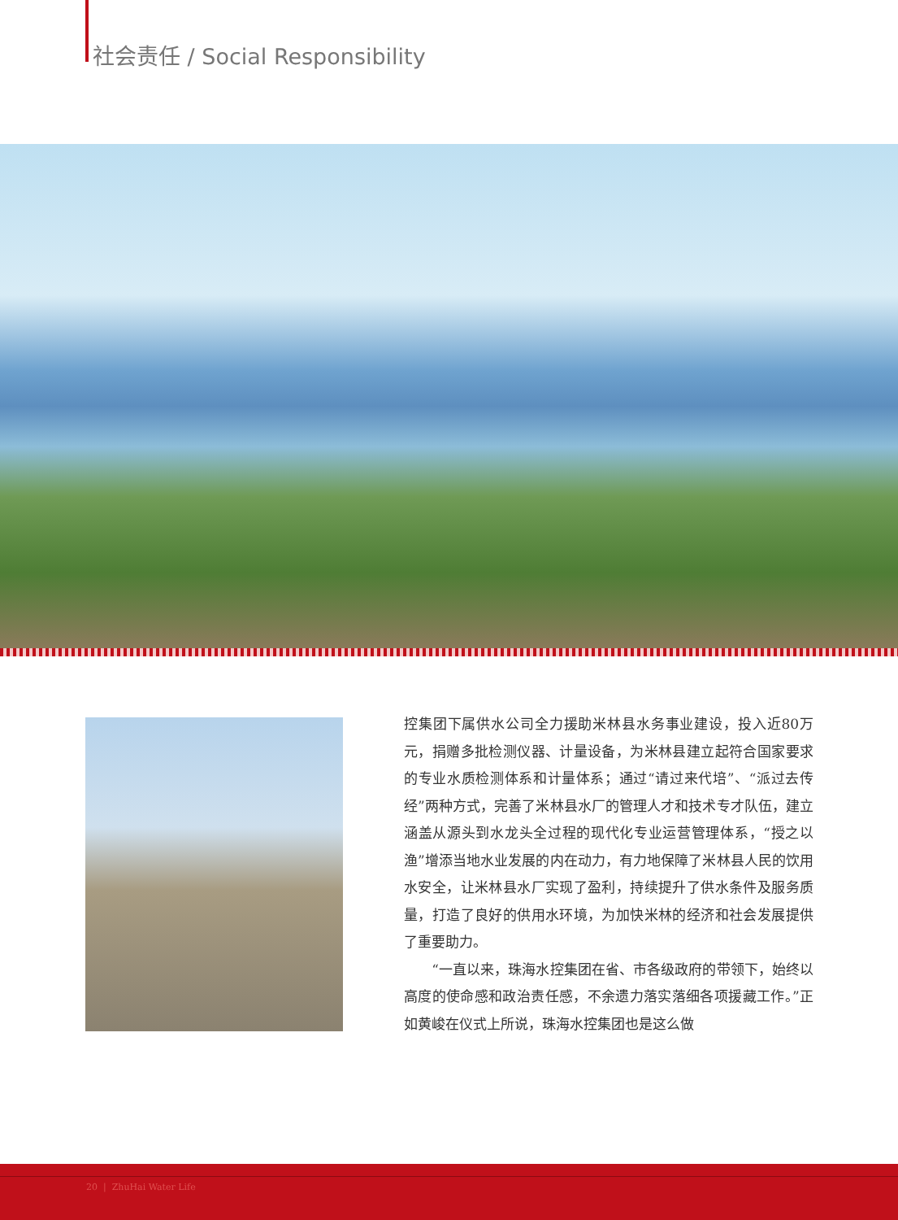社会责任 / Social Responsibility
控集团下属供水公司全力援助米林县水务事业建设，投入近80万元，捐赠多批检测仪器、计量设备，为米林县建立起符合国家要求的专业水质检测体系和计量体系；通过“请过来代培”、“派过去传经”两种方式，完善了米林县水厂的管理人才和技术专才队伍，建立涵盖从源头到水龙头全过程的现代化专业运营管理体系，“授之以渔”增添当地水业发展的内在动力，有力地保障了米林县人民的饮用水安全，让米林县水厂实现了盈利，持续提升了供水条件及服务质量，打造了良好的供用水环境，为加快米林的经济和社会发展提供了重要助力。
　　“一直以来，珠海水控集团在省、市各级政府的带领下，始终以高度的使命感和政治责任感，不余遗力落实落细各项援藏工作。”正如黄峻在仪式上所说，珠海水控集团也是这么做
20 | ZhuHai Water Life